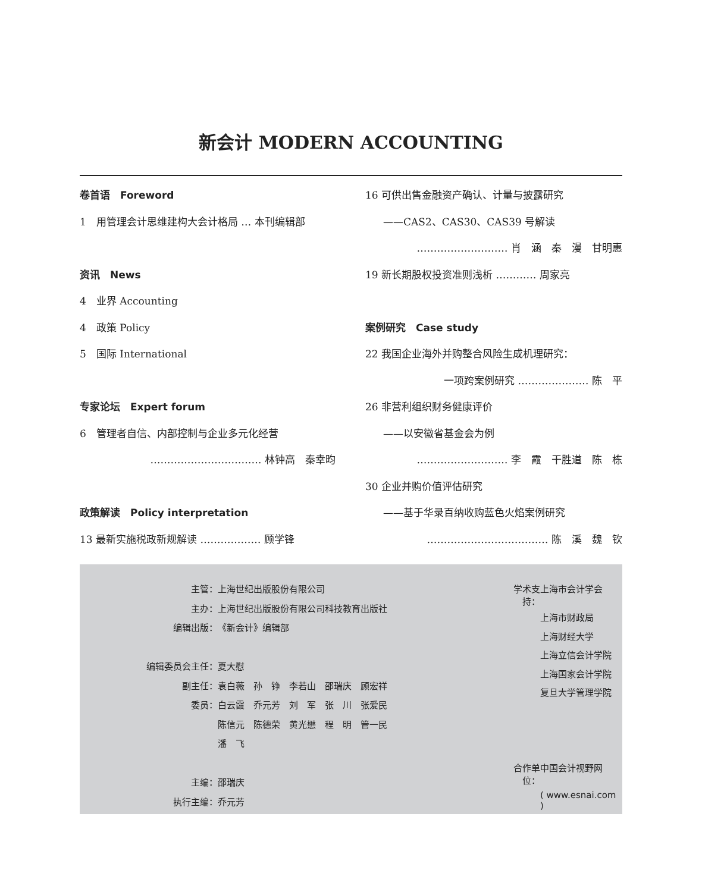新会计 MODERN ACCOUNTING
卷首语　Foreword
1　用管理会计思维建构大会计格局 … 本刊编辑部
资讯　News
4　业界 Accounting
4　政策 Policy
5　国际 International
专家论坛　Expert forum
6　管理者自信、内部控制与企业多元化经营
…………………………… 林钟高　秦幸昀
政策解读　Policy interpretation
13 最新实施税政新规解读 ……………… 顾学锋
16 可供出售金融资产确认、计量与披露研究
——CAS2、CAS30、CAS39 号解读
……………………… 肖　涵　秦　漫　甘明惠
19 新长期股权投资准则浅析 ………… 周家亮
案例研究　Case study
22 我国企业海外并购整合风险生成机理研究：
一项跨案例研究 ………………… 陈　平
26 非营利组织财务健康评价
——以安徽省基金会为例
……………………… 李　霞　干胜道　陈　栋
30 企业并购价值评估研究
——基于华录百纳收购蓝色火焰案例研究
……………………………… 陈　溪　魏　钦
| 主管： | 上海世纪出版股份有限公司 |
| 主办： | 上海世纪出版股份有限公司科技教育出版社 |
| 编辑出版： | 《新会计》编辑部 |
| 编辑委员会主任： | 夏大慰 |
| 副主任： | 袁白薇 孙 铮 李若山 邵瑞庆 顾宏祥 |
| 委员： | 白云霞 乔元芳 刘 军 张 川 张爱民 |
| | 陈信元 陈德荣 黄光懋 程 明 管一民 |
| | 潘 飞 |
| 主编： | 邵瑞庆 |
| 执行主编： | 乔元芳 |
| 学术支持： | 上海市会计学会 |
| | 上海市财政局 |
| | 上海财经大学 |
| | 上海立信会计学院 |
| | 上海国家会计学院 |
| | 复旦大学管理学院 |
| 合作单位： | 中国会计视野网 |
| | ( www.esnai.com ) |